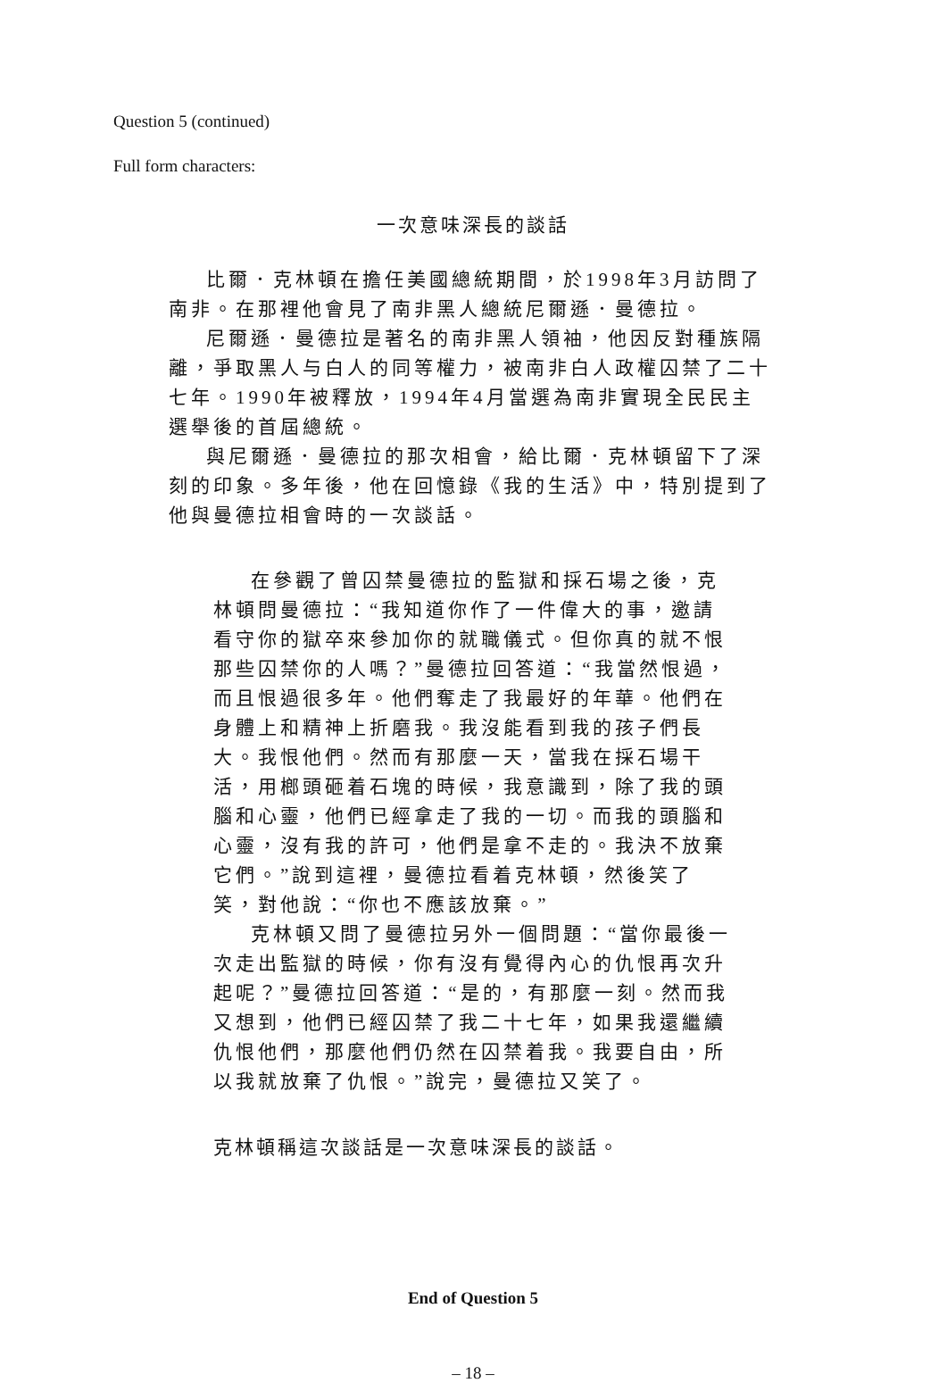Question 5 (continued)
Full form characters:
一次意味深長的談話
比爾．克林頓在擔任美國總統期間，於1998年3月訪問了南非。在那裡他會見了南非黑人總統尼爾遜．曼德拉。
尼爾遜．曼德拉是著名的南非黑人領袖，他因反對種族隔離，爭取黑人与白人的同等權力，被南非白人政權囚禁了二十七年。1990年被釋放，1994年4月當選為南非實現全民民主選舉後的首屆總統。
與尼爾遜．曼德拉的那次相會，給比爾．克林頓留下了深刻的印象。多年後，他在回憶錄《我的生活》中，特別提到了他與曼德拉相會時的一次談話。
在參觀了曾囚禁曼德拉的監獄和採石場之後，克林頓問曼德拉：“我知道你作了一件偉大的事，邀請看守你的獄卒來參加你的就職儀式。但你真的就不恨那些囚禁你的人嗎？”曼德拉回答道：“我當然恨過，而且恨過很多年。他們奪走了我最好的年華。他們在身體上和精神上折磨我。我沒能看到我的孩子們長大。我恨他們。然而有那麼一天，當我在採石場干活，用榔頭砸着石塊的時候，我意識到，除了我的頭腦和心靈，他們已經拿走了我的一切。而我的頭腦和心靈，沒有我的許可，他們是拿不走的。我決不放棄它們。”說到這裡，曼德拉看着克林頓，然後笑了笑，對他說：“你也不應該放棄。”
克林頓又問了曼德拉另外一個問題：“當你最後一次走出監獄的時候，你有沒有覺得內心的仇恨再次升起呢？”曼德拉回答道：“是的，有那麼一刻。然而我又想到，他們已經囚禁了我二十七年，如果我還繼續仇恨他們，那麼他們仍然在囚禁着我。我要自由，所以我就放棄了仇恨。”說完，曼德拉又笑了。
克林頓稱這次談話是一次意味深長的談話。
End of Question 5
– 18 –